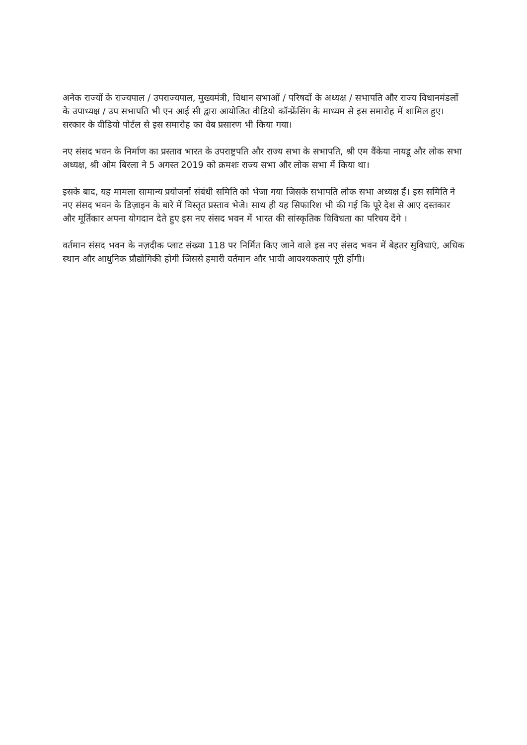अनेक राज्यों के राज्यपाल / उपराज्यपाल, मुख्यमंत्री, विधान सभाओं / परिषदों के अध्यक्ष / सभापति और राज्य विधानमंडलों के उपाध्यक्ष / उप सभापति भी एन आई सी द्वारा आयोजित वीडियो कॉन्फ्रेंसिंग के माध्यम से इस समारोह में शामिल हुए। सरकार के वीडियो पोर्टल से इस समारोह का वेब प्रसारण भी किया गया।
नए संसद भवन के निर्माण का प्रस्ताव भारत के उपराष्ट्रपति और राज्य सभा के सभापति, श्री एम वैंकेया नायडू और लोक सभा अध्यक्ष, श्री ओम बिरला ने 5 अगस्त 2019 को क्रमशः राज्य सभा और लोक सभा में किया था।
इसके बाद, यह मामला सामान्य प्रयोजनों संबंधी समिति को भेजा गया जिसके सभापति लोक सभा अध्यक्ष हैं। इस समिति ने नए संसद भवन के डिज़ाइन के बारे में विस्तृत प्रस्ताव भेजे। साथ ही यह सिफारिश भी की गई कि पूरे देश से आए दस्तकार और मूर्तिकार अपना योगदान देते हुए इस नए संसद भवन में भारत की सांस्कृतिक विविधता का परिचय देंगे ।
वर्तमान संसद भवन के नज़दीक प्लाट संख्या 118 पर निर्मित किए जाने वाले इस नए संसद भवन में बेहतर सुविधाएं, अधिक स्थान और आधुनिक प्रौद्योगिकी होगी जिससे हमारी वर्तमान और भावी आवश्यकताएं पूरी होंगी।